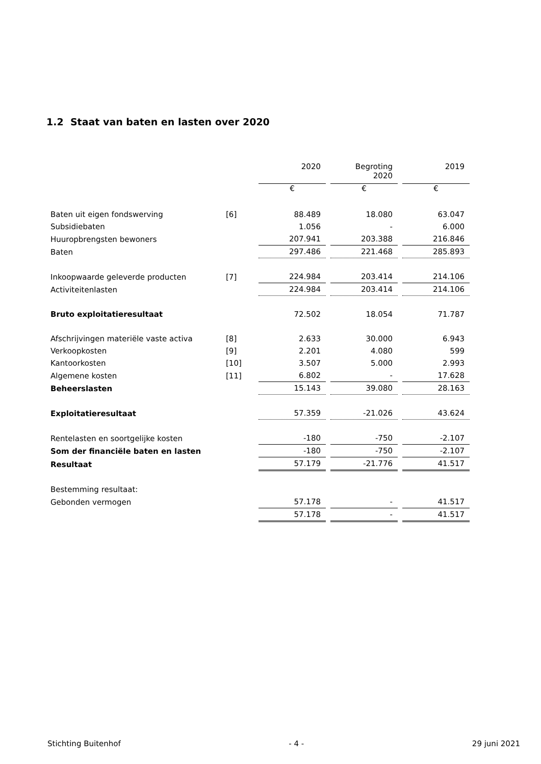1.2 Staat van baten en lasten over 2020
| | | 2020 | Begroting 2020 | 2019 |
| | | € | € | € |
| Baten uit eigen fondswerving | [6] | 88.489 | 18.080 | 63.047 |
| Subsidiebaten | | 1.056 | - | 6.000 |
| Huuropbrengsten bewoners | | 207.941 | 203.388 | 216.846 |
| Baten | | 297.486 | 221.468 | 285.893 |
| Inkoopwaarde geleverde producten | [7] | 224.984 | 203.414 | 214.106 |
| Activiteitenlasten | | 224.984 | 203.414 | 214.106 |
| Bruto exploitatieresultaat | | 72.502 | 18.054 | 71.787 |
| Afschrijvingen materiële vaste activa | [8] | 2.633 | 30.000 | 6.943 |
| Verkoopkosten | [9] | 2.201 | 4.080 | 599 |
| Kantoorkosten | [10] | 3.507 | 5.000 | 2.993 |
| Algemene kosten | [11] | 6.802 | - | 17.628 |
| Beheerslasten | | 15.143 | 39.080 | 28.163 |
| Exploitatieresultaat | | 57.359 | -21.026 | 43.624 |
| Rentelasten en soortgelijke kosten | | -180 | -750 | -2.107 |
| Som der financiële baten en lasten | | -180 | -750 | -2.107 |
| Resultaat | | 57.179 | -21.776 | 41.517 |
| Bestemming resultaat: | | | | |
| Gebonden vermogen | | 57.178 | - | 41.517 |
| | | 57.178 | - | 41.517 |
Stichting Buitenhof - 4 - 29 juni 2021